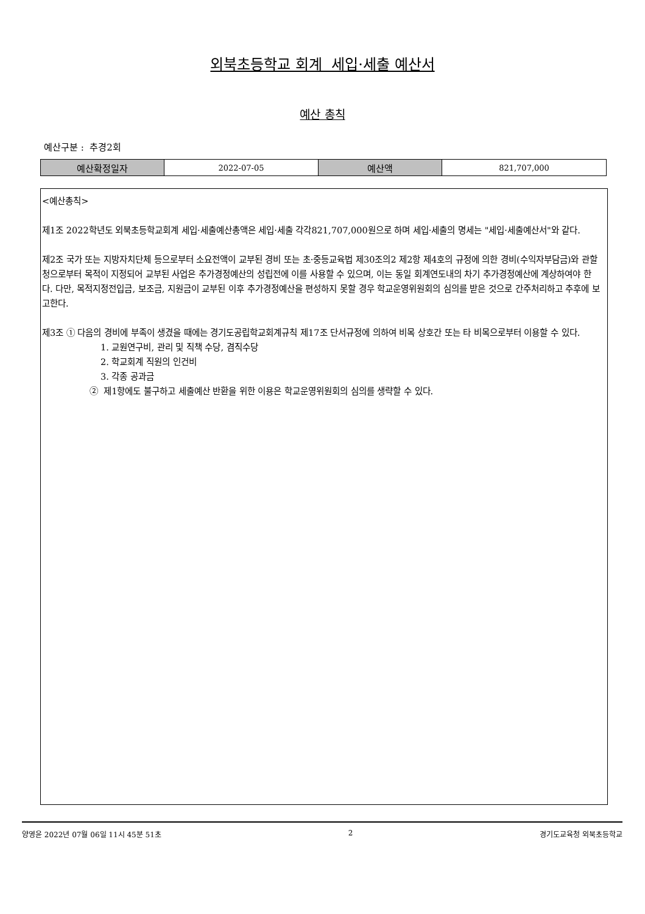외북초등학교 회계 세입·세출 예산서
예산 총칙
예산구분 : 추경2회
| 예산확정일자 | 2022-07-05 | 예산액 | 821,707,000 |
<예산총칙>
제1조 2022학년도 외북초등학교회계 세입·세출예산총액은 세입·세출 각각821,707,000원으로 하며 세입·세출의 명세는 "세입·세출예산서"와 같다.
제2조 국가 또는 지방자치단체 등으로부터 소요전액이 교부된 경비 또는 초·중등교육법 제30조의2 제2항 제4호의 규정에 의한 경비(수익자부담금)와 관할청으로부터 목적이 지정되어 교부된 사업은 추가경정예산의 성립전에 이를 사용할 수 있으며, 이는 동일 회계연도내의 차기 추가경정예산에 계상하여야 한다. 다만, 목적지정전입금, 보조금, 지원금이 교부된 이후 추가경정예산을 편성하지 못할 경우 학교운영위원회의 심의를 받은 것으로 간주처리하고 추후에 보고한다.
제3조 ① 다음의 경비에 부족이 생겼을 때에는 경기도공립학교회계규칙 제17조 단서규정에 의하여 비목 상호간 또는 타 비목으로부터 이용할 수 있다.
1. 교원연구비, 관리 및 직책 수당, 겸직수당
2. 학교회계 직원의 인건비
3. 각종 공과금
② 제1항에도 불구하고 세출예산 반환을 위한 이용은 학교운영위원회의 심의를 생략할 수 있다.
양영윤 2022년 07월 06일 11시 45분 51초 2 경기도교육청 외북초등학교